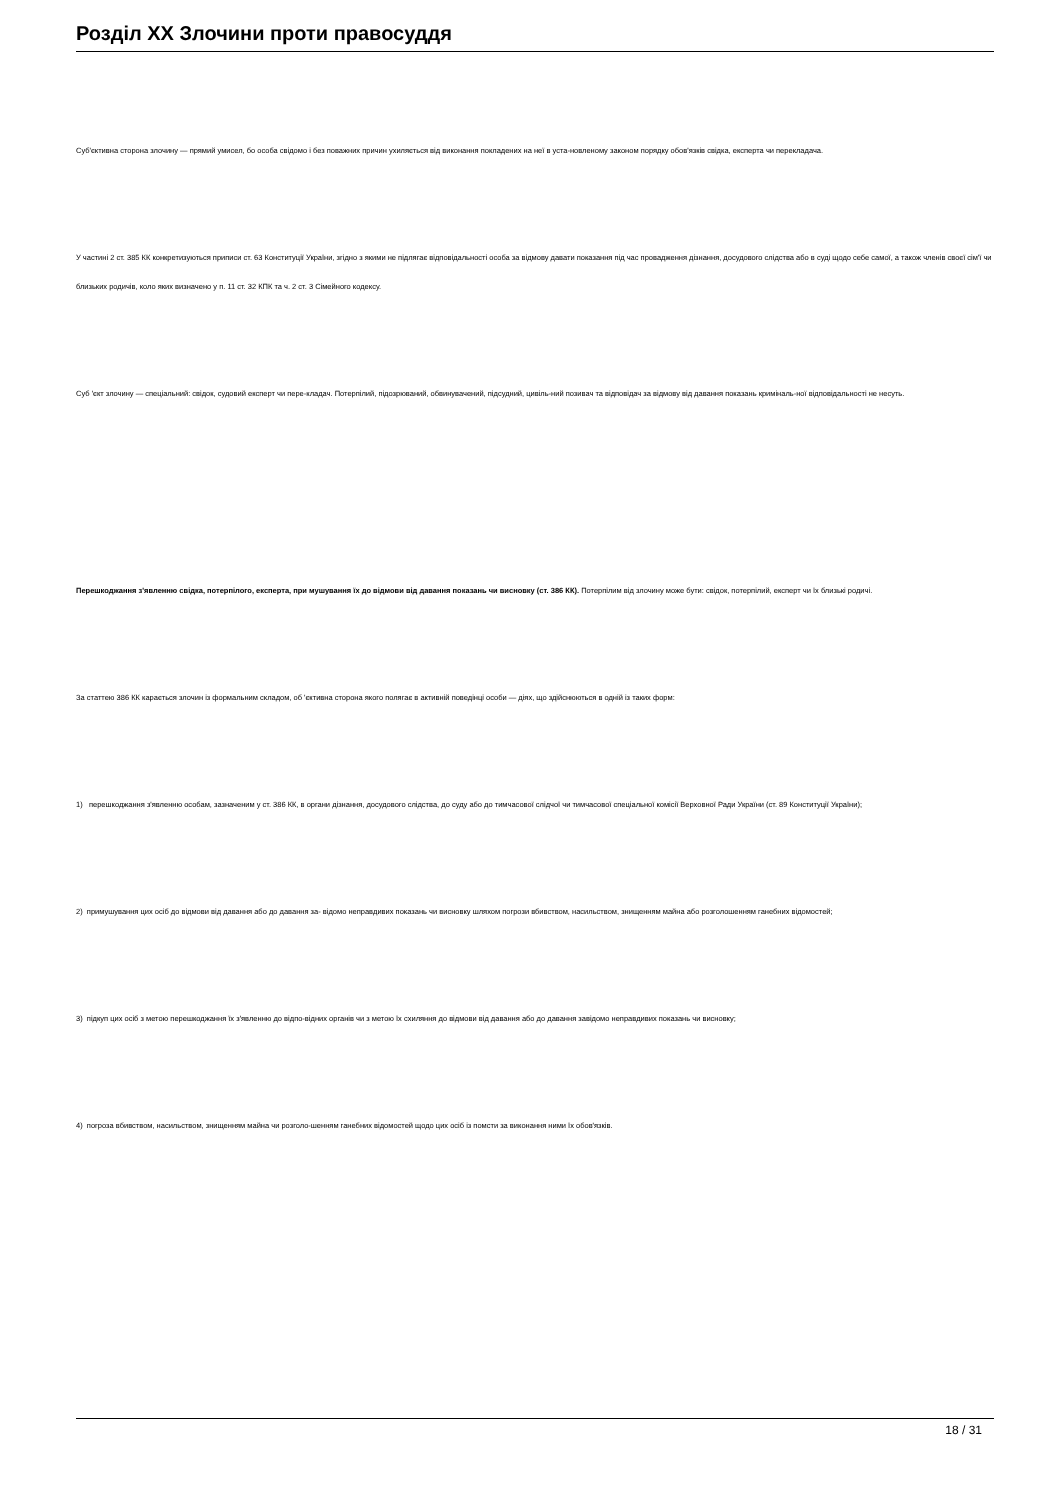Розділ XX Злочини проти правосуддя
Суб'єктивна сторона злочину — прямий умисел, бо особа свідомо і без поважних причин ухиляється від виконання покладених на неї в уста-новленому законом порядку обов'язків свідка, експерта чи перекладача.
У частині 2 ст. 385 КК конкретизуються приписи ст. 63 Конституції України, згідно з якими не підлягає відповідальності особа за відмову давати показання під час провадження дізнання, досудового слідства або в суді щодо себе самої, а також членів своєї сім'ї чи близьких родичів, коло яких визначено у п. 11 ст. 32 КПК та ч. 2 ст. 3 Сімейного кодексу.
Суб 'єкт злочину — спеціальний: свідок, судовий експерт чи пере-кладач. Потерпілий, підозрюваний, обвинувачений, підсудний, цивіль-ний позивач та відповідач за відмову від давання показань криміналь-ної відповідальності не несуть.
Перешкоджання з'явленню свідка, потерпілого, експерта, при мушування їх до відмови від давання показань чи висновку (ст. 386 КК). Потерпілим від злочину може бути: свідок, потерпілий, експерт чи їх близькі родичі.
За статтею 386 КК карається злочин із формальним складом, об 'єктивна сторона якого полягає в активній поведінці особи — діях, що здійснюються в одній із таких форм:
1) перешкоджання з'явленню особам, зазначеним у ст. 386 КК, в органи дізнання, досудового слідства, до суду або до тимчасової слідчої чи тимчасової спеціальної комісії Верховної Ради України (ст. 89 Конституції України);
2) примушування цих осіб до відмови від давання або до давання за- відомо неправдивих показань чи висновку шляхом погрози вбивством, насильством, знищенням майна або розголошенням ганебних відомостей;
3) підкуп цих осіб з метою перешкоджання їх з'явленню до відпо-відних органів чи з метою їх схиляння до відмови від давання або до давання завідомо неправдивих показань чи висновку;
4) погроза вбивством, насильством, знищенням майна чи розголо-шенням ганебних відомостей щодо цих осіб із помсти за виконання ними їх обов'язків.
18 / 31